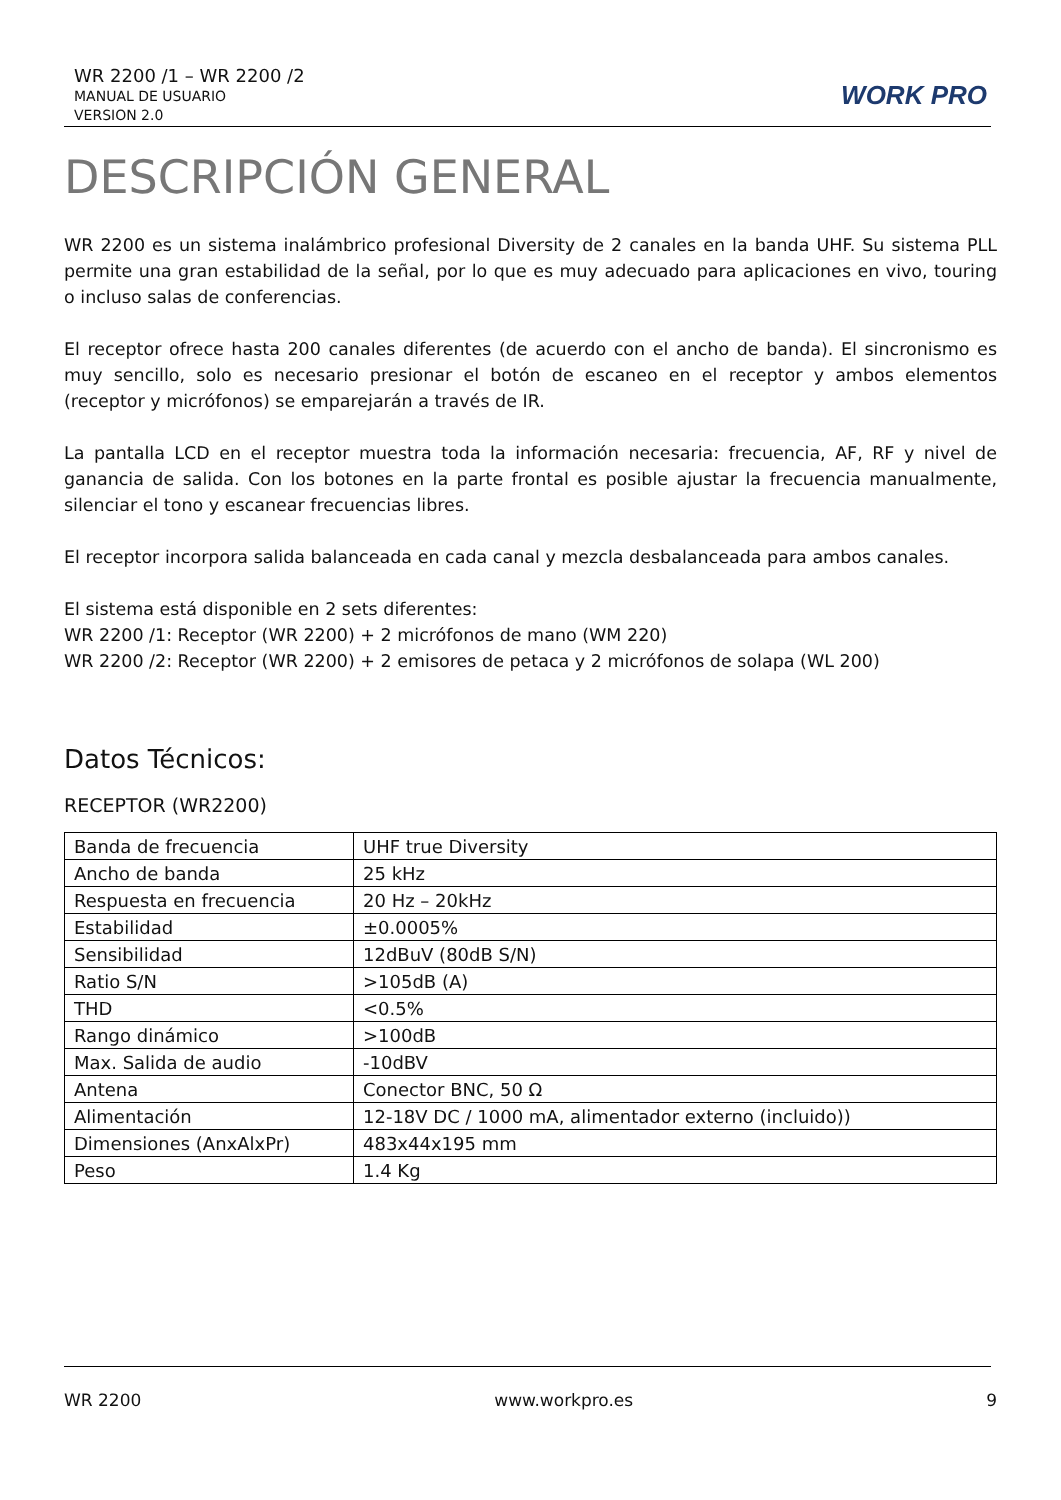WR 2200 /1 – WR 2200 /2
MANUAL DE USUARIO
VERSION 2.0
WORK PRO
DESCRIPCIÓN GENERAL
WR 2200 es un sistema inalámbrico profesional Diversity de 2 canales en la banda UHF. Su sistema PLL permite una gran estabilidad de la señal, por lo que es muy adecuado para aplicaciones en vivo, touring o incluso salas de conferencias.
El receptor ofrece hasta 200 canales diferentes (de acuerdo con el ancho de banda). El sincronismo es muy sencillo, solo es necesario presionar el botón de escaneo en el receptor y ambos elementos (receptor y micrófonos) se emparejarán a través de IR.
La pantalla LCD en el receptor muestra toda la información necesaria: frecuencia, AF, RF y nivel de ganancia de salida. Con los botones en la parte frontal es posible ajustar la frecuencia manualmente, silenciar el tono y escanear frecuencias libres.
El receptor incorpora salida balanceada en cada canal y mezcla desbalanceada para ambos canales.
El sistema está disponible en 2 sets diferentes:
WR 2200 /1: Receptor (WR 2200) + 2 micrófonos de mano (WM 220)
WR 2200 /2: Receptor (WR 2200) + 2 emisores de petaca y 2 micrófonos de solapa (WL 200)
Datos Técnicos:
RECEPTOR (WR2200)
| Banda de frecuencia | UHF true Diversity |
| Ancho de banda | 25 kHz |
| Respuesta en frecuencia | 20 Hz – 20kHz |
| Estabilidad | ±0.0005% |
| Sensibilidad | 12dBuV (80dB S/N) |
| Ratio S/N | >105dB (A) |
| THD | <0.5% |
| Rango dinámico | >100dB |
| Max. Salida de audio | -10dBV |
| Antena | Conector BNC, 50 Ω |
| Alimentación | 12-18V DC / 1000 mA, alimentador externo (incluido)) |
| Dimensiones (AnxAlxPr) | 483x44x195 mm |
| Peso | 1.4 Kg |
WR 2200 www.workpro.es 9